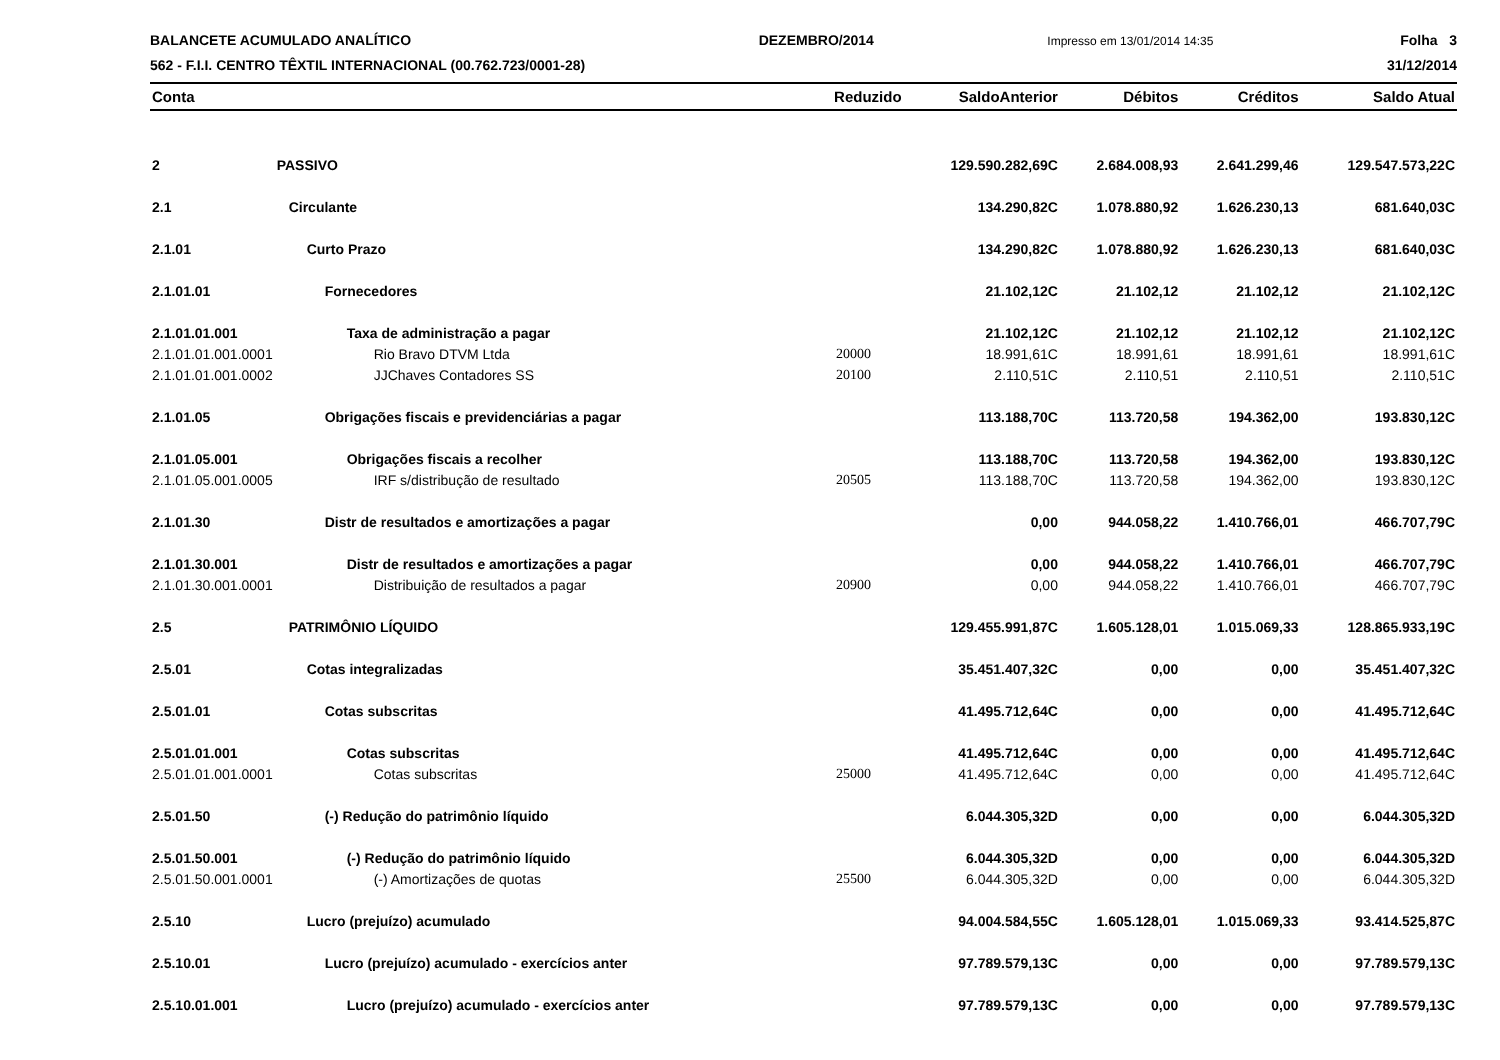BALANCETE ACUMULADO ANALÍTICO
562 - F.I.I. CENTRO TÊXTIL INTERNACIONAL (00.762.723/0001-28)
DEZEMBRO/2014
Impresso em 13/01/2014 14:35
Folha 3
31/12/2014
| Conta | | Reduzido | SaldoAnterior | Débitos | Créditos | Saldo Atual |
| --- | --- | --- | --- | --- | --- | --- |
| 2 | PASSIVO | | 129.590.282,69C | 2.684.008,93 | 2.641.299,46 | 129.547.573,22C |
| 2.1 | Circulante | | 134.290,82C | 1.078.880,92 | 1.626.230,13 | 681.640,03C |
| 2.1.01 | Curto Prazo | | 134.290,82C | 1.078.880,92 | 1.626.230,13 | 681.640,03C |
| 2.1.01.01 | Fornecedores | | 21.102,12C | 21.102,12 | 21.102,12 | 21.102,12C |
| 2.1.01.01.001 | Taxa de administração a pagar | | 21.102,12C | 21.102,12 | 21.102,12 | 21.102,12C |
| 2.1.01.01.001.0001 | Rio Bravo DTVM Ltda | 20000 | 18.991,61C | 18.991,61 | 18.991,61 | 18.991,61C |
| 2.1.01.01.001.0002 | JJChaves Contadores SS | 20100 | 2.110,51C | 2.110,51 | 2.110,51 | 2.110,51C |
| 2.1.01.05 | Obrigações fiscais e previdenciárias a pagar | | 113.188,70C | 113.720,58 | 194.362,00 | 193.830,12C |
| 2.1.01.05.001 | Obrigações fiscais a recolher | | 113.188,70C | 113.720,58 | 194.362,00 | 193.830,12C |
| 2.1.01.05.001.0005 | IRF s/distribução de resultado | 20505 | 113.188,70C | 113.720,58 | 194.362,00 | 193.830,12C |
| 2.1.01.30 | Distr de resultados e amortizações a pagar | | 0,00 | 944.058,22 | 1.410.766,01 | 466.707,79C |
| 2.1.01.30.001 | Distr de resultados e amortizações a pagar | | 0,00 | 944.058,22 | 1.410.766,01 | 466.707,79C |
| 2.1.01.30.001.0001 | Distribuição de resultados a pagar | 20900 | 0,00 | 944.058,22 | 1.410.766,01 | 466.707,79C |
| 2.5 | PATRIMÔNIO LÍQUIDO | | 129.455.991,87C | 1.605.128,01 | 1.015.069,33 | 128.865.933,19C |
| 2.5.01 | Cotas integralizadas | | 35.451.407,32C | 0,00 | 0,00 | 35.451.407,32C |
| 2.5.01.01 | Cotas subscritas | | 41.495.712,64C | 0,00 | 0,00 | 41.495.712,64C |
| 2.5.01.01.001 | Cotas subscritas | | 41.495.712,64C | 0,00 | 0,00 | 41.495.712,64C |
| 2.5.01.01.001.0001 | Cotas subscritas | 25000 | 41.495.712,64C | 0,00 | 0,00 | 41.495.712,64C |
| 2.5.01.50 | (-) Redução do patrimônio líquido | | 6.044.305,32D | 0,00 | 0,00 | 6.044.305,32D |
| 2.5.01.50.001 | (-) Redução do patrimônio líquido | | 6.044.305,32D | 0,00 | 0,00 | 6.044.305,32D |
| 2.5.01.50.001.0001 | (-) Amortizações de quotas | 25500 | 6.044.305,32D | 0,00 | 0,00 | 6.044.305,32D |
| 2.5.10 | Lucro (prejuízo) acumulado | | 94.004.584,55C | 1.605.128,01 | 1.015.069,33 | 93.414.525,87C |
| 2.5.10.01 | Lucro (prejuízo) acumulado - exercícios anter | | 97.789.579,13C | 0,00 | 0,00 | 97.789.579,13C |
| 2.5.10.01.001 | Lucro (prejuízo) acumulado - exercícios anter | | 97.789.579,13C | 0,00 | 0,00 | 97.789.579,13C |